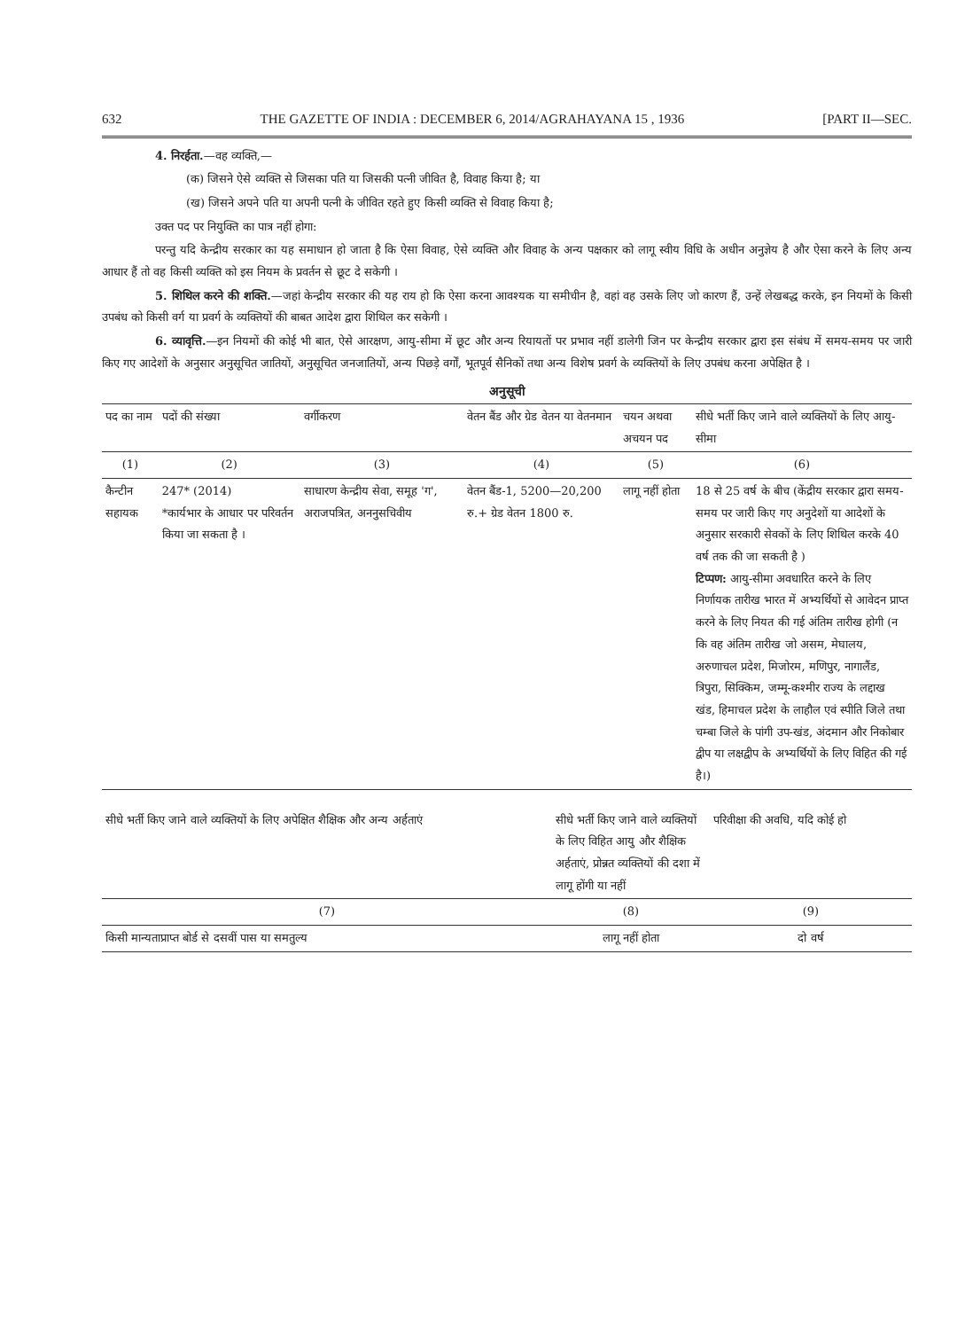632 THE GAZETTE OF INDIA : DECEMBER 6, 2014/AGRAHAYANA 15 , 1936 [PART II—SEC.
4. निरर्हता.—वह व्यक्ति,—
(क) जिसने ऐसे व्यक्ति से जिसका पति या जिसकी पत्नी जीवित है, विवाह किया है; या
(ख) जिसने अपने पति या अपनी पत्नी के जीवित रहते हुए किसी व्यक्ति से विवाह किया है;
उक्त पद पर नियुक्ति का पात्र नहीं होगा:
परन्तु यदि केन्द्रीय सरकार का यह समाधान हो जाता है कि ऐसा विवाह, ऐसे व्यक्ति और विवाह के अन्य पक्षकार को लागू स्वीय विधि के अधीन अनुज्ञेय है और ऐसा करने के लिए अन्य आधार हैं तो वह किसी व्यक्ति को इस नियम के प्रवर्तन से छूट दे सकेगी ।
5. शिथिल करने की शक्ति.—जहां केन्द्रीय सरकार की यह राय हो कि ऐसा करना आवश्यक या समीचीन है, वहां वह उसके लिए जो कारण हैं, उन्हें लेखबद्ध करके, इन नियमों के किसी उपबंध को किसी वर्ग या प्रवर्ग के व्यक्तियों की बाबत आदेश द्वारा शिथिल कर सकेगी ।
6. व्यावृत्ति.—इन नियमों की कोई भी बात, ऐसे आरक्षण, आयु-सीमा में छूट और अन्य रियायतों पर प्रभाव नहीं डालेगी जिन पर केन्द्रीय सरकार द्वारा इस संबंध में समय-समय पर जारी किए गए आदेशों के अनुसार अनुसूचित जातियों, अनुसूचित जनजातियों, अन्य पिछड़े वर्गों, भूतपूर्व सैनिकों तथा अन्य विशेष प्रवर्ग के व्यक्तियों के लिए उपबंध करना अपेक्षित है ।
अनुसूची
| पद का नाम | पदों की संख्या | वर्गीकरण | वेतन बैंड और ग्रेड वेतन या वेतनमान | चयन अथवा अचयन पद | सीधे भर्ती किए जाने वाले व्यक्तियों के लिए आयु-सीमा |
| --- | --- | --- | --- | --- | --- |
| (1) | (2) | (3) | (4) | (5) | (6) |
| कैन्टीन सहायक | 247* (2014) *कार्यभार के आधार पर परिवर्तन किया जा सकता है । | साधारण केन्द्रीय सेवा, समूह 'ग', अराजपत्रित, अननुसचिवीय | वेतन बैंड-1, 5200—20,200 रु.+ ग्रेड वेतन 1800 रु. | लागू नहीं होता | 18 से 25 वर्ष के बीच (केंद्रीय सरकार द्वारा समय-समय पर जारी किए गए अनुदेशों या आदेशों के अनुसार सरकारी सेवकों के लिए शिथिल करके 40 वर्ष तक की जा सकती है ) टिप्पण: आयु-सीमा अवधारित करने के लिए निर्णायक तारीख भारत में अभ्यर्थियों से आवेदन प्राप्त करने के लिए नियत की गई अंतिम तारीख होगी (न कि वह अंतिम तारीख जो असम, मेघालय, अरुणाचल प्रदेश, मिजोरम, मणिपुर, नागालैंड, त्रिपुरा, सिक्किम, जम्मू-कश्मीर राज्य के लद्दाख खंड, हिमाचल प्रदेश के लाहौल एवं स्पीति जिले तथा चम्बा जिले के पांगी उप-खंड, अंदमान और निकोबार द्वीप या लक्षद्वीप के अभ्यर्थियों के लिए विहित की गई है।) |
| सीधे भर्ती किए जाने वाले व्यक्तियों के लिए अपेक्षित शैक्षिक और अन्य अर्हताएं | सीधे भर्ती किए जाने वाले व्यक्तियों के लिए विहित आयु और शैक्षिक अर्हताएं, प्रोन्नत व्यक्तियों की दशा में लागू होंगी या नहीं | परिवीक्षा की अवधि, यदि कोई हो |
| --- | --- | --- |
| (7) | (8) | (9) |
| किसी मान्यताप्राप्त बोर्ड से दसवीं पास या समतुल्य | लागू नहीं होता | दो वर्ष |